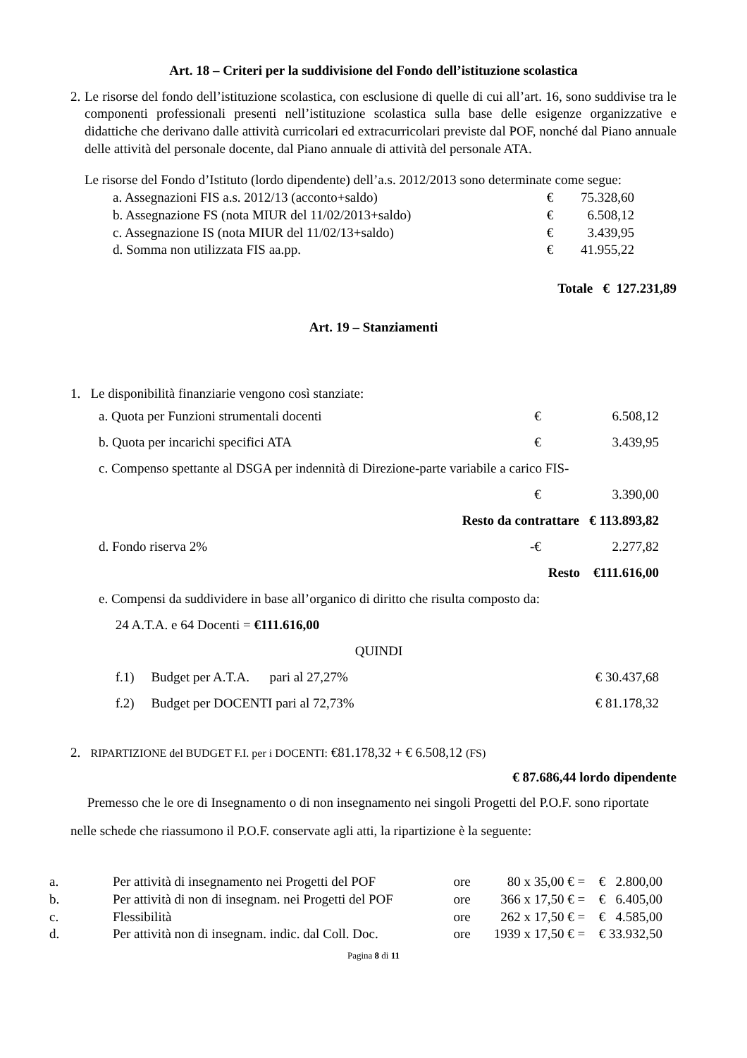Art. 18 – Criteri per la suddivisione del Fondo dell’istituzione scolastica
2. Le risorse del fondo dell’istituzione scolastica, con esclusione di quelle di cui all’art. 16, sono suddivise tra le componenti professionali presenti nell’istituzione scolastica sulla base delle esigenze organizzative e didattiche che derivano dalle attività curricolari ed extracurricolari previste dal POF, nonché dal Piano annuale delle attività del personale docente, dal Piano annuale di attività del personale ATA.
Le risorse del Fondo d’Istituto (lordo dipendente) dell’a.s. 2012/2013 sono determinate come segue:
| a. Assegnazioni FIS a.s. 2012/13 (acconto+saldo) | € | 75.328,60 |
| b. Assegnazione FS (nota MIUR del 11/02/2013+saldo) | € | 6.508,12 |
| c. Assegnazione IS (nota MIUR del 11/02/13+saldo) | € | 3.439,95 |
| d. Somma non utilizzata FIS aa.pp. | € | 41.955,22 |
Totale € 127.231,89
Art. 19 – Stanziamenti
1. Le disponibilità finanziarie vengono così stanziate:
| a. Quota per Funzioni strumentali docenti | | € | 6.508,12 |
| b. Quota per incarichi specifici ATA | | € | 3.439,95 |
| c. Compenso spettante al DSGA per indennità di Direzione-parte variabile a carico FIS- | | | |
| | | € | 3.390,00 |
| Resto da contrattare € 113.893,82 | | | |
| d. Fondo riserva 2% | - | € | 2.277,82 |
| Resto €111.616,00 | | | |
| e. Compensi da suddividere in base all’organico di diritto che risulta composto da: | | | |
| 24 A.T.A. e 64 Docenti = €111.616,00 | | | |
| QUINDI | | | |
| f.1) Budget per A.T.A. pari al 27,27% | | | € 30.437,68 |
| f.2) Budget per DOCENTI pari al 72,73% | | | € 81.178,32 |
2. RIPARTIZIONE del BUDGET F.I. per i DOCENTI: €81.178,32 + € 6.508,12 (FS)
€ 87.686,44 lordo dipendente
Premesso che le ore di Insegnamento o di non insegnamento nei singoli Progetti del P.O.F. sono riportate nelle schede che riassumono il P.O.F. conservate agli atti, la ripartizione è la seguente:
| a. | Per attività di insegnamento nei Progetti del POF | ore | 80 x 35,00 € = | € 2.800,00 |
| b. | Per attività di non di insegnam. nei Progetti del POF | ore | 366 x 17,50 € = | € 6.405,00 |
| c. | Flessibilità | ore | 262 x 17,50 € = | € 4.585,00 |
| d. | Per attività non di insegnam. indic. dal Coll. Doc. | ore | 1939 x 17,50 € = | € 33.932,50 |
Pagina 8 di 11